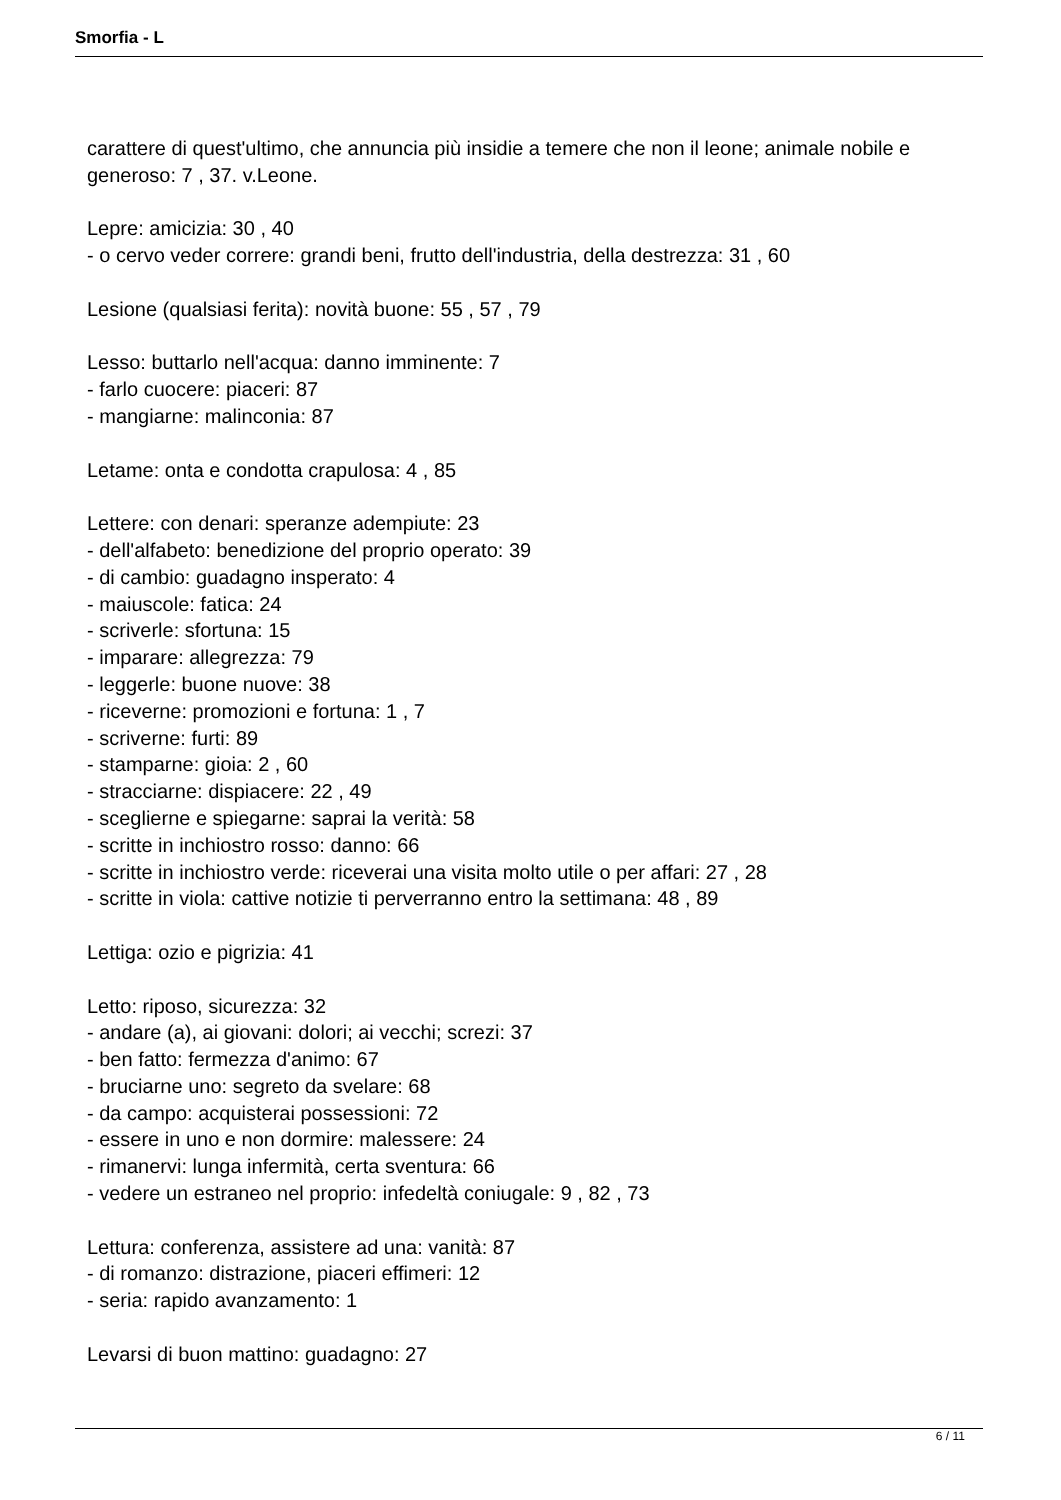Smorfia - L
carattere di quest'ultimo, che annuncia più insidie a temere che non il leone; animale nobile e generoso: 7 , 37. v.Leone.
Lepre: amicizia: 30 , 40
- o cervo veder correre: grandi beni, frutto dell'industria, della destrezza: 31 , 60
Lesione (qualsiasi ferita): novità buone: 55 , 57 , 79
Lesso: buttarlo nell'acqua: danno imminente: 7
- farlo cuocere: piaceri: 87
- mangiarne: malinconia: 87
Letame: onta e condotta crapulosa: 4 , 85
Lettere: con denari: speranze adempiute: 23
- dell'alfabeto: benedizione del proprio operato: 39
- di cambio: guadagno insperato: 4
- maiuscole: fatica: 24
- scriverle: sfortuna: 15
- imparare: allegrezza: 79
- leggerle: buone nuove: 38
- riceverne: promozioni e fortuna: 1 , 7
- scriverne: furti: 89
- stamparne: gioia: 2 , 60
- stracciarne: dispiacere: 22 , 49
- sceglierne e spiegarne: saprai la verità: 58
- scritte in inchiostro rosso: danno: 66
- scritte in inchiostro verde: riceverai una visita molto utile o per affari: 27 , 28
- scritte in viola: cattive notizie ti perverranno entro la settimana: 48 , 89
Lettiga: ozio e pigrizia: 41
Letto: riposo, sicurezza: 32
- andare (a), ai giovani: dolori; ai vecchi; screzi: 37
- ben fatto: fermezza d'animo: 67
- bruciarne uno: segreto da svelare: 68
- da campo: acquisterai possessioni: 72
- essere in uno e non dormire: malessere: 24
- rimanervi: lunga infermità, certa sventura: 66
- vedere un estraneo nel proprio: infedeltà coniugale: 9 , 82 , 73
Lettura: conferenza, assistere ad una: vanità: 87
- di romanzo: distrazione, piaceri effimeri: 12
- seria: rapido avanzamento: 1
Levarsi di buon mattino: guadagno: 27
6 / 11